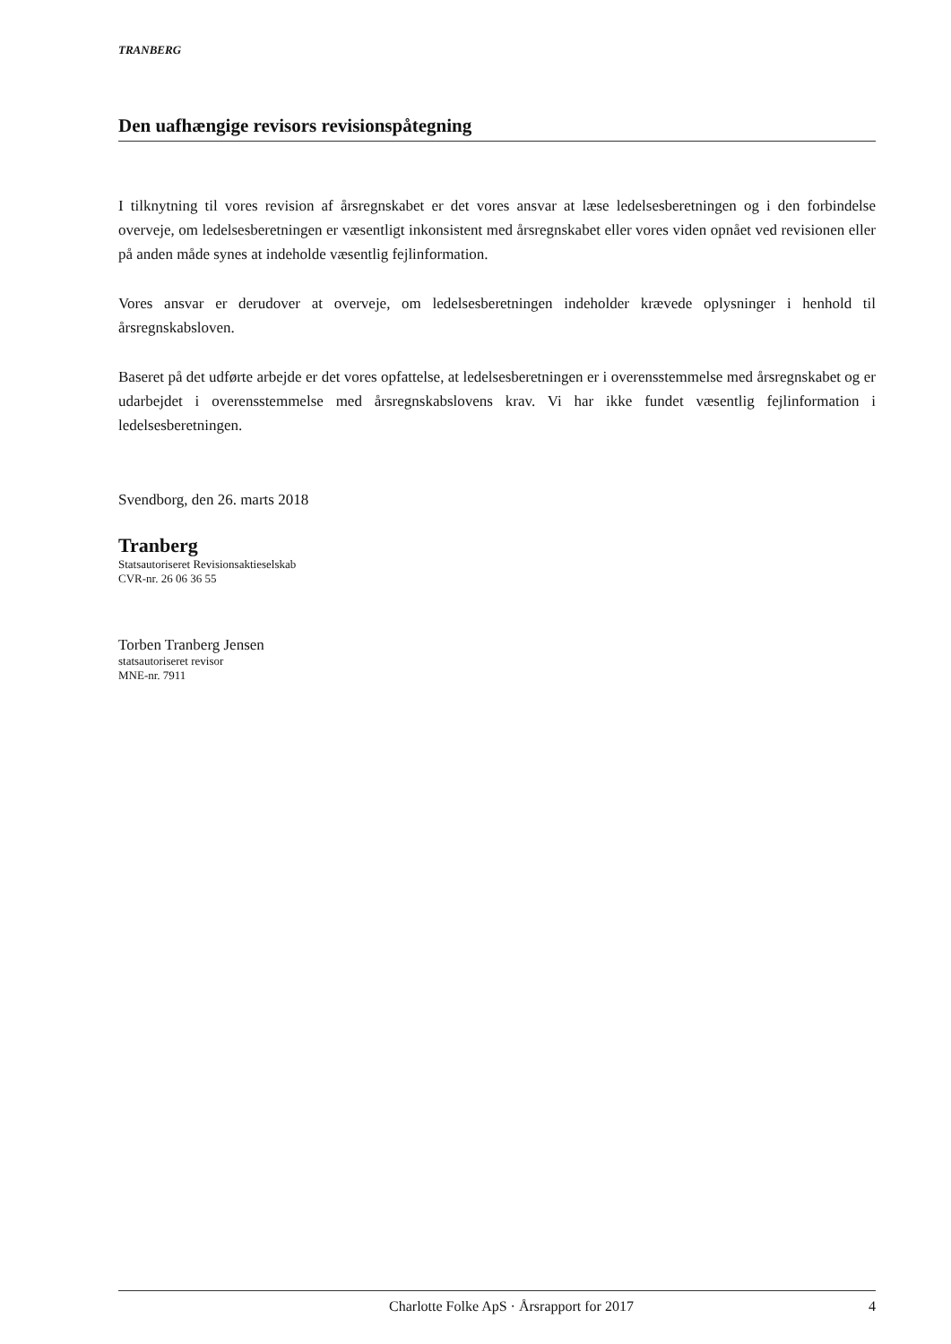TRANBERG
Den uafhængige revisors revisionspåtegning
I tilknytning til vores revision af årsregnskabet er det vores ansvar at læse ledelsesberetningen og i den forbindelse overveje, om ledelsesberetningen er væsentligt inkonsistent med årsregnskabet eller vores viden opnået ved revisionen eller på anden måde synes at indeholde væsentlig fejlinformation.
Vores ansvar er derudover at overveje, om ledelsesberetningen indeholder krævede oplysninger i henhold til årsregnskabsloven.
Baseret på det udførte arbejde er det vores opfattelse, at ledelsesberetningen er i overensstemmelse med årsregnskabet og er udarbejdet i overensstemmelse med årsregnskabslovens krav. Vi har ikke fundet væsentlig fejlinformation i ledelsesberetningen.
Svendborg, den 26. marts 2018
Tranberg
Statsautoriseret Revisionsaktieselskab
CVR-nr. 26 06 36 55
Torben Tranberg Jensen
statsautoriseret revisor
MNE-nr. 7911
Charlotte Folke ApS · Årsrapport for 2017 4